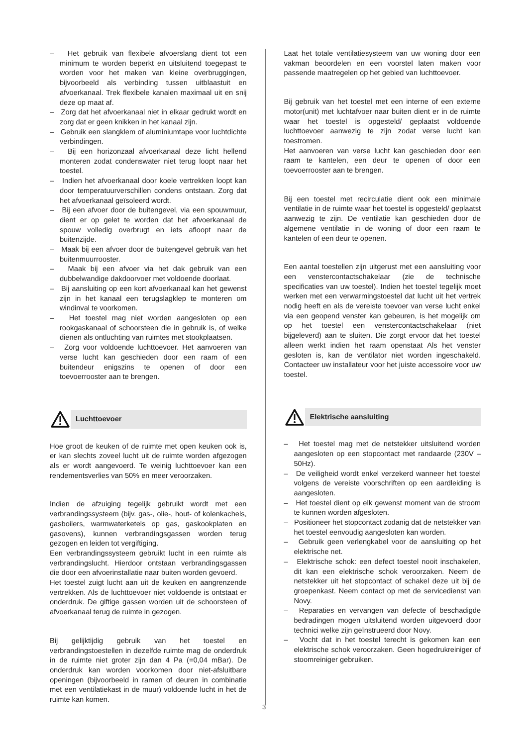– Het gebruik van flexibele afvoerslang dient tot een minimum te worden beperkt en uitsluitend toegepast te worden voor het maken van kleine overbruggingen, bijvoorbeeld als verbinding tussen uitblaastuit en afvoerkanaal. Trek flexibele kanalen maximaal uit en snij deze op maat af.
– Zorg dat het afvoerkanaal niet in elkaar gedrukt wordt en zorg dat er geen knikken in het kanaal zijn.
– Gebruik een slangklem of aluminiumtape voor luchtdichte verbindingen.
– Bij een horizonzaal afvoerkanaal deze licht hellend monteren zodat condenswater niet terug loopt naar het toestel.
– Indien het afvoerkanaal door koele vertrekken loopt kan door temperatuurverschillen condens ontstaan. Zorg dat het afvoerkanaal geïsoleerd wordt.
– Bij een afvoer door de buitengevel, via een spouwmuur, dient er op gelet te worden dat het afvoerkanaal de spouw volledig overbrugt en iets afloopt naar de buitenzijde.
– Maak bij een afvoer door de buitengevel gebruik van het buitenmuurrooster.
– Maak bij een afvoer via het dak gebruik van een dubbelwandige dakdoorvoer met voldoende doorlaat.
– Bij aansluiting op een kort afvoerkanaal kan het gewenst zijn in het kanaal een terugslagklep te monteren om windinval te voorkomen.
– Het toestel mag niet worden aangesloten op een rookgaskanaal of schoorsteen die in gebruik is, of welke dienen als ontluchting van ruimtes met stookplaatsen.
– Zorg voor voldoende luchttoevoer. Het aanvoeren van verse lucht kan geschieden door een raam of een buitendeur enigszins te openen of door een toevoerrooster aan te brengen.
Luchttoevoer
Hoe groot de keuken of de ruimte met open keuken ook is, er kan slechts zoveel lucht uit de ruimte worden afgezogen als er wordt aangevoerd. Te weinig luchttoevoer kan een rendementsverlies van 50% en meer veroorzaken.
Indien de afzuiging tegelijk gebruikt wordt met een verbrandingssysteem (bijv. gas-, olie-, hout- of kolenkachels, gasboilers, warmwaterketels op gas, gaskookplaten en gasovens), kunnen verbrandingsgassen worden terug gezogen en leiden tot vergiftiging.
Een verbrandingssysteem gebruikt lucht in een ruimte als verbrandingslucht. Hierdoor ontstaan verbrandingsgassen die door een afvoerinstallatie naar buiten worden gevoerd.
Het toestel zuigt lucht aan uit de keuken en aangrenzende vertrekken. Als de luchttoevoer niet voldoende is ontstaat er onderdruk. De giftige gassen worden uit de schoorsteen of afvoerkanaal terug de ruimte in gezogen.
Bij gelijktijdig gebruik van het toestel en verbrandingstoestellen in dezelfde ruimte mag de onderdruk in de ruimte niet groter zijn dan 4 Pa (=0,04 mBar). De onderdruk kan worden voorkomen door niet-afsluitbare openingen (bijvoorbeeld in ramen of deuren in combinatie met een ventilatiekast in de muur) voldoende lucht in het de ruimte kan komen.
Laat het totale ventilatiesysteem van uw woning door een vakman beoordelen en een voorstel laten maken voor passende maatregelen op het gebied van luchttoevoer.
Bij gebruik van het toestel met een interne of een externe motor(unit) met luchtafvoer naar buiten dient er in de ruimte waar het toestel is opgesteld/ geplaatst voldoende luchttoevoer aanwezig te zijn zodat verse lucht kan toestromen.
Het aanvoeren van verse lucht kan geschieden door een raam te kantelen, een deur te openen of door een toevoerrooster aan te brengen.
Bij een toestel met recirculatie dient ook een minimale ventilatie in de ruimte waar het toestel is opgesteld/ geplaatst aanwezig te zijn. De ventilatie kan geschieden door de algemene ventilatie in de woning of door een raam te kantelen of een deur te openen.
Een aantal toestellen zijn uitgerust met een aansluiting voor een venstercontactschakelaar (zie de technische specificaties van uw toestel). Indien het toestel tegelijk moet werken met een verwarmingstoestel dat lucht uit het vertrek nodig heeft en als de vereiste toevoer van verse lucht enkel via een geopend venster kan gebeuren, is het mogelijk om op het toestel een venstercontactschakelaar (niet bijgeleverd) aan te sluiten. Die zorgt ervoor dat het toestel alleen werkt indien het raam openstaat Als het venster gesloten is, kan de ventilator niet worden ingeschakeld. Contacteer uw installateur voor het juiste accessoire voor uw toestel.
Elektrische aansluiting
– Het toestel mag met de netstekker uitsluitend worden aangesloten op een stopcontact met randaarde (230V – 50Hz).
– De veiligheid wordt enkel verzekerd wanneer het toestel volgens de vereiste voorschriften op een aardleiding is aangesloten.
– Het toestel dient op elk gewenst moment van de stroom te kunnen worden afgesloten.
– Positioneer het stopcontact zodanig dat de netstekker van het toestel eenvoudig aangesloten kan worden.
– Gebruik geen verlengkabel voor de aansluiting op het elektrische net.
– Elektrische schok: een defect toestel nooit inschakelen, dit kan een elektrische schok veroorzaken. Neem de netstekker uit het stopcontact of schakel deze uit bij de groepenkast. Neem contact op met de servicedienst van Novy.
– Reparaties en vervangen van defecte of beschadigde bedradingen mogen uitsluitend worden uitgevoerd door technici welke zijn geïnstrueerd door Novy.
– Vocht dat in het toestel terecht is gekomen kan een elektrische schok veroorzaken. Geen hogedrukreiniger of stoomreiniger gebruiken.
3